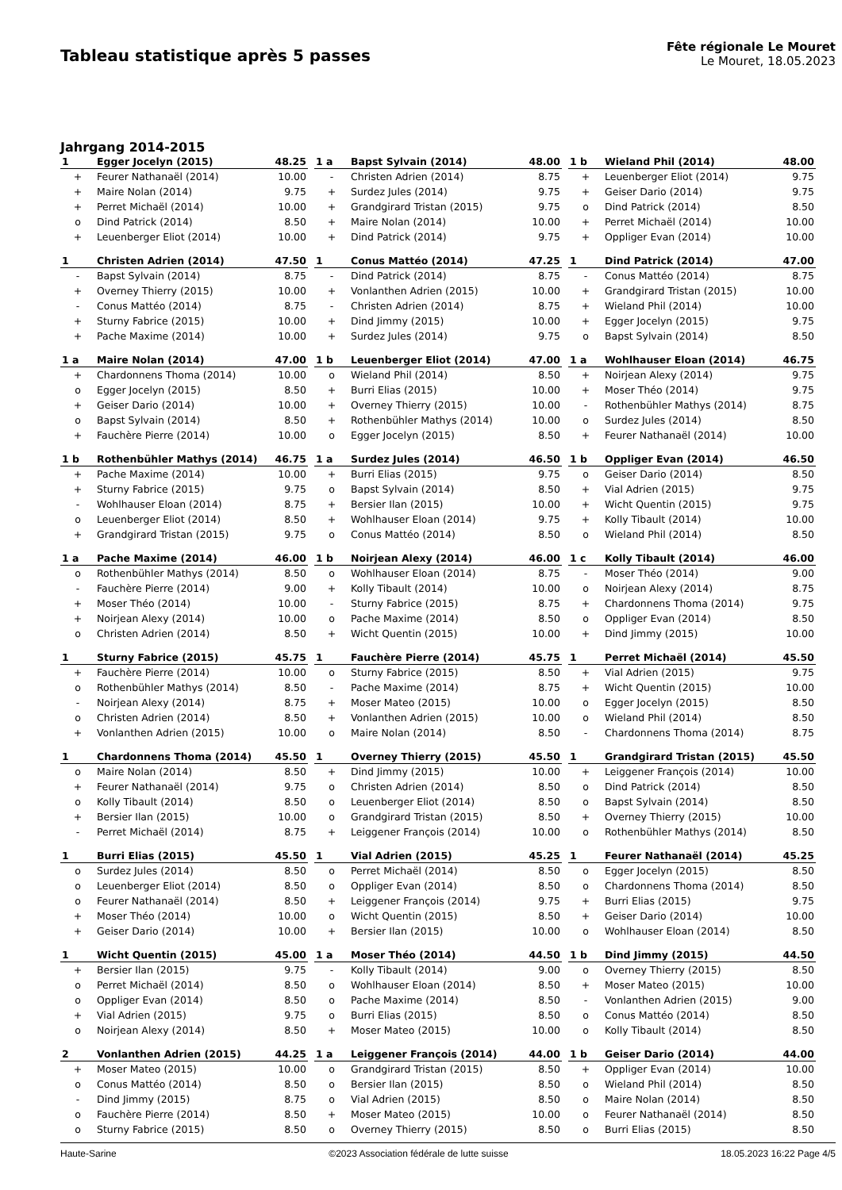Tableau statistique après 5 passes
Fête régionale Le Mouret
Le Mouret, 18.05.2023
Jahrgang 2014-2015
| 1 | Egger Jocelyn (2015) | 48.25 |
| --- | --- | --- |
| + | Feurer Nathanaël (2014) | 10.00 |
| + | Maire Nolan (2014) | 9.75 |
| + | Perret Michaël (2014) | 10.00 |
| o | Dind Patrick (2014) | 8.50 |
| + | Leuenberger Eliot (2014) | 10.00 |
| 1 a | Bapst Sylvain (2014) | 48.00 |
| --- | --- | --- |
| - | Christen Adrien (2014) | 8.75 |
| + | Surdez Jules (2014) | 9.75 |
| + | Grandgirard Tristan (2015) | 9.75 |
| + | Maire Nolan (2014) | 10.00 |
| + | Dind Patrick (2014) | 9.75 |
| 1 b | Wieland Phil (2014) | 48.00 |
| --- | --- | --- |
| + | Leuenberger Eliot (2014) | 9.75 |
| + | Geiser Dario (2014) | 9.75 |
| o | Dind Patrick (2014) | 8.50 |
| + | Perret Michaël (2014) | 10.00 |
| + | Oppliger Evan (2014) | 10.00 |
| 1 | Christen Adrien (2014) | 47.50 |
| --- | --- | --- |
| - | Bapst Sylvain (2014) | 8.75 |
| + | Overney Thierry (2015) | 10.00 |
| - | Conus Mattéo (2014) | 8.75 |
| + | Sturny Fabrice (2015) | 10.00 |
| + | Pache Maxime (2014) | 10.00 |
| 1 | Conus Mattéo (2014) | 47.25 |
| --- | --- | --- |
| - | Dind Patrick (2014) | 8.75 |
| + | Vonlanthen Adrien (2015) | 10.00 |
| - | Christen Adrien (2014) | 8.75 |
| + | Dind Jimmy (2015) | 10.00 |
| + | Surdez Jules (2014) | 9.75 |
| 1 | Dind Patrick (2014) | 47.00 |
| --- | --- | --- |
| - | Conus Mattéo (2014) | 8.75 |
| + | Grandgirard Tristan (2015) | 10.00 |
| + | Wieland Phil (2014) | 10.00 |
| + | Egger Jocelyn (2015) | 9.75 |
| o | Bapst Sylvain (2014) | 8.50 |
| 1 a | Maire Nolan (2014) | 47.00 |
| --- | --- | --- |
| + | Chardonnens Thoma (2014) | 10.00 |
| o | Egger Jocelyn (2015) | 8.50 |
| + | Geiser Dario (2014) | 10.00 |
| o | Bapst Sylvain (2014) | 8.50 |
| + | Fauchère Pierre (2014) | 10.00 |
| 1 b | Leuenberger Eliot (2014) | 47.00 |
| --- | --- | --- |
| o | Wieland Phil (2014) | 8.50 |
| + | Burri Elias (2015) | 10.00 |
| + | Overney Thierry (2015) | 10.00 |
| + | Rothenbühler Mathys (2014) | 10.00 |
| o | Egger Jocelyn (2015) | 8.50 |
| 1 a | Wohlhauser Eloan (2014) | 46.75 |
| --- | --- | --- |
| + | Noirjean Alexy (2014) | 9.75 |
| + | Moser Théo (2014) | 9.75 |
| - | Rothenbühler Mathys (2014) | 8.75 |
| o | Surdez Jules (2014) | 8.50 |
| + | Feurer Nathanaël (2014) | 10.00 |
| 1 b | Rothenbühler Mathys (2014) | 46.75 |
| --- | --- | --- |
| + | Pache Maxime (2014) | 10.00 |
| + | Sturny Fabrice (2015) | 9.75 |
| - | Wohlhauser Eloan (2014) | 8.75 |
| o | Leuenberger Eliot (2014) | 8.50 |
| + | Grandgirard Tristan (2015) | 9.75 |
| 1 a | Surdez Jules (2014) | 46.50 |
| --- | --- | --- |
| + | Burri Elias (2015) | 9.75 |
| o | Bapst Sylvain (2014) | 8.50 |
| + | Bersier Ilan (2015) | 10.00 |
| + | Wohlhauser Eloan (2014) | 9.75 |
| o | Conus Mattéo (2014) | 8.50 |
| 1 b | Oppliger Evan (2014) | 46.50 |
| --- | --- | --- |
| o | Geiser Dario (2014) | 8.50 |
| + | Vial Adrien (2015) | 9.75 |
| + | Wicht Quentin (2015) | 9.75 |
| + | Kolly Tibault (2014) | 10.00 |
| o | Wieland Phil (2014) | 8.50 |
| 1 a | Pache Maxime (2014) | 46.00 |
| --- | --- | --- |
| o | Rothenbühler Mathys (2014) | 8.50 |
| - | Fauchère Pierre (2014) | 9.00 |
| + | Moser Théo (2014) | 10.00 |
| + | Noirjean Alexy (2014) | 10.00 |
| o | Christen Adrien (2014) | 8.50 |
| 1 b | Noirjean Alexy (2014) | 46.00 |
| --- | --- | --- |
| o | Wohlhauser Eloan (2014) | 8.75 |
| + | Kolly Tibault (2014) | 10.00 |
| - | Sturny Fabrice (2015) | 8.75 |
| o | Pache Maxime (2014) | 8.50 |
| + | Wicht Quentin (2015) | 10.00 |
| 1 c | Kolly Tibault (2014) | 46.00 |
| --- | --- | --- |
| - | Moser Théo (2014) | 9.00 |
| o | Noirjean Alexy (2014) | 8.75 |
| + | Chardonnens Thoma (2014) | 9.75 |
| o | Oppliger Evan (2014) | 8.50 |
| + | Dind Jimmy (2015) | 10.00 |
| 1 | Sturny Fabrice (2015) | 45.75 |
| --- | --- | --- |
| + | Fauchère Pierre (2014) | 10.00 |
| o | Rothenbühler Mathys (2014) | 8.50 |
| - | Noirjean Alexy (2014) | 8.75 |
| o | Christen Adrien (2014) | 8.50 |
| + | Vonlanthen Adrien (2015) | 10.00 |
| 1 | Fauchère Pierre (2014) | 45.75 |
| --- | --- | --- |
| o | Sturny Fabrice (2015) | 8.50 |
| - | Pache Maxime (2014) | 8.75 |
| + | Moser Mateo (2015) | 10.00 |
| + | Vonlanthen Adrien (2015) | 10.00 |
| o | Maire Nolan (2014) | 8.50 |
| 1 | Perret Michaël (2014) | 45.50 |
| --- | --- | --- |
| + | Vial Adrien (2015) | 9.75 |
| + | Wicht Quentin (2015) | 10.00 |
| o | Egger Jocelyn (2015) | 8.50 |
| o | Wieland Phil (2014) | 8.50 |
| - | Chardonnens Thoma (2014) | 8.75 |
| 1 | Chardonnens Thoma (2014) | 45.50 |
| --- | --- | --- |
| o | Maire Nolan (2014) | 8.50 |
| + | Feurer Nathanaël (2014) | 9.75 |
| o | Kolly Tibault (2014) | 8.50 |
| + | Bersier Ilan (2015) | 10.00 |
| - | Perret Michaël (2014) | 8.75 |
| 1 | Overney Thierry (2015) | 45.50 |
| --- | --- | --- |
| + | Dind Jimmy (2015) | 10.00 |
| o | Christen Adrien (2014) | 8.50 |
| o | Leuenberger Eliot (2014) | 8.50 |
| o | Grandgirard Tristan (2015) | 8.50 |
| + | Leiggener François (2014) | 10.00 |
| 1 | Grandgirard Tristan (2015) | 45.50 |
| --- | --- | --- |
| + | Leiggener François (2014) | 10.00 |
| o | Dind Patrick (2014) | 8.50 |
| o | Bapst Sylvain (2014) | 8.50 |
| + | Overney Thierry (2015) | 10.00 |
| o | Rothenbühler Mathys (2014) | 8.50 |
| 1 | Burri Elias (2015) | 45.50 |
| --- | --- | --- |
| o | Surdez Jules (2014) | 8.50 |
| o | Leuenberger Eliot (2014) | 8.50 |
| o | Feurer Nathanaël (2014) | 8.50 |
| + | Moser Théo (2014) | 10.00 |
| + | Geiser Dario (2014) | 10.00 |
| 1 | Vial Adrien (2015) | 45.25 |
| --- | --- | --- |
| o | Perret Michaël (2014) | 8.50 |
| o | Oppliger Evan (2014) | 8.50 |
| + | Leiggener François (2014) | 9.75 |
| o | Wicht Quentin (2015) | 8.50 |
| + | Bersier Ilan (2015) | 10.00 |
| 1 | Feurer Nathanaël (2014) | 45.25 |
| --- | --- | --- |
| o | Egger Jocelyn (2015) | 8.50 |
| o | Chardonnens Thoma (2014) | 8.50 |
| + | Burri Elias (2015) | 9.75 |
| + | Geiser Dario (2014) | 10.00 |
| o | Wohlhauser Eloan (2014) | 8.50 |
| 1 | Wicht Quentin (2015) | 45.00 |
| --- | --- | --- |
| + | Bersier Ilan (2015) | 9.75 |
| o | Perret Michaël (2014) | 8.50 |
| o | Oppliger Evan (2014) | 8.50 |
| + | Vial Adrien (2015) | 9.75 |
| o | Noirjean Alexy (2014) | 8.50 |
| 1 a | Moser Théo (2014) | 44.50 |
| --- | --- | --- |
| - | Kolly Tibault (2014) | 9.00 |
| o | Wohlhauser Eloan (2014) | 8.50 |
| o | Pache Maxime (2014) | 8.50 |
| o | Burri Elias (2015) | 8.50 |
| + | Moser Mateo (2015) | 10.00 |
| 1 b | Dind Jimmy (2015) | 44.50 |
| --- | --- | --- |
| o | Overney Thierry (2015) | 8.50 |
| + | Moser Mateo (2015) | 10.00 |
| - | Vonlanthen Adrien (2015) | 9.00 |
| o | Conus Mattéo (2014) | 8.50 |
| o | Kolly Tibault (2014) | 8.50 |
| 2 | Vonlanthen Adrien (2015) | 44.25 |
| --- | --- | --- |
| + | Moser Mateo (2015) | 10.00 |
| o | Conus Mattéo (2014) | 8.50 |
| - | Dind Jimmy (2015) | 8.75 |
| o | Fauchère Pierre (2014) | 8.50 |
| o | Sturny Fabrice (2015) | 8.50 |
| 1 a | Leiggener François (2014) | 44.00 |
| --- | --- | --- |
| o | Grandgirard Tristan (2015) | 8.50 |
| o | Bersier Ilan (2015) | 8.50 |
| o | Vial Adrien (2015) | 8.50 |
| + | Moser Mateo (2015) | 10.00 |
| o | Overney Thierry (2015) | 8.50 |
| 1 b | Geiser Dario (2014) | 44.00 |
| --- | --- | --- |
| + | Oppliger Evan (2014) | 10.00 |
| o | Wieland Phil (2014) | 8.50 |
| o | Maire Nolan (2014) | 8.50 |
| o | Feurer Nathanaël (2014) | 8.50 |
| o | Burri Elias (2015) | 8.50 |
Haute-Sarine ©2023 Association fédérale de lutte suisse 18.05.2023 16:22 Page 4/5